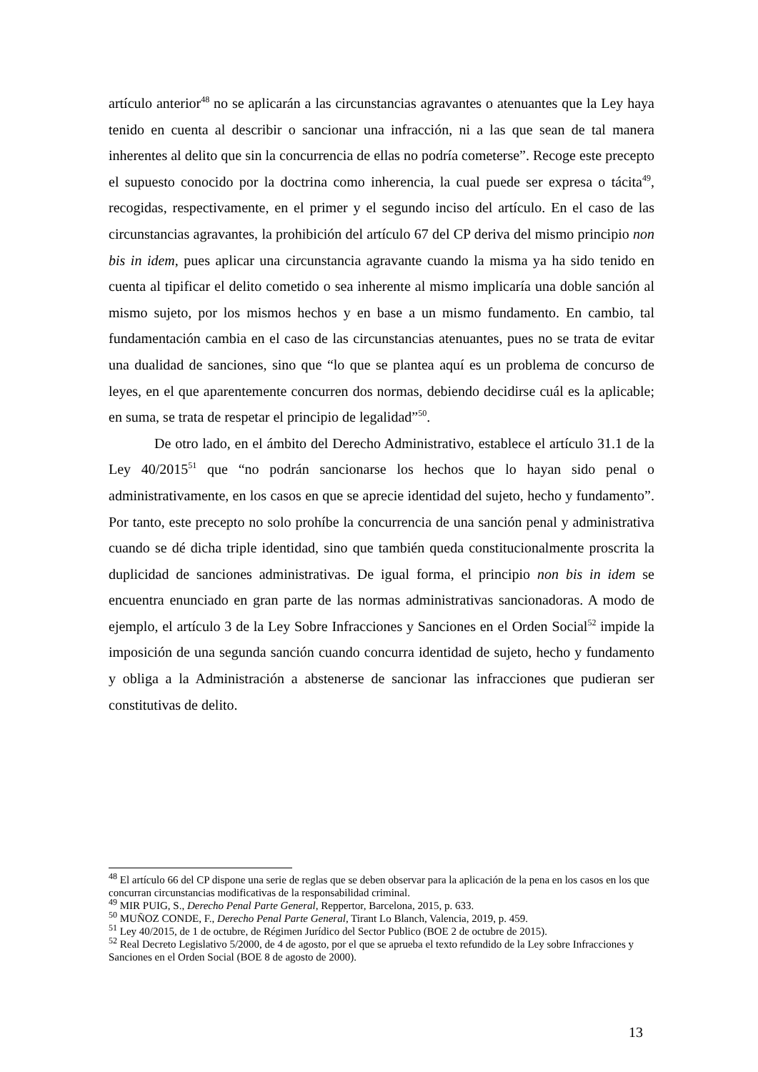artículo anterior<sup>48</sup> no se aplicarán a las circunstancias agravantes o atenuantes que la Ley haya tenido en cuenta al describir o sancionar una infracción, ni a las que sean de tal manera inherentes al delito que sin la concurrencia de ellas no podría cometerse”. Recoge este precepto el supuesto conocido por la doctrina como inherencia, la cual puede ser expresa o tácita<sup>49</sup>, recogidas, respectivamente, en el primer y el segundo inciso del artículo. En el caso de las circunstancias agravantes, la prohibición del artículo 67 del CP deriva del mismo principio non bis in idem, pues aplicar una circunstancia agravante cuando la misma ya ha sido tenido en cuenta al tipificar el delito cometido o sea inherente al mismo implicaría una doble sanción al mismo sujeto, por los mismos hechos y en base a un mismo fundamento. En cambio, tal fundamentación cambia en el caso de las circunstancias atenuantes, pues no se trata de evitar una dualidad de sanciones, sino que “lo que se plantea aquí es un problema de concurso de leyes, en el que aparentemente concurren dos normas, debiendo decidirse cuál es la aplicable; en suma, se trata de respetar el principio de legalidad”<sup>50</sup>.
De otro lado, en el ámbito del Derecho Administrativo, establece el artículo 31.1 de la Ley 40/2015<sup>51</sup> que “no podrán sancionarse los hechos que lo hayan sido penal o administrativamente, en los casos en que se aprecie identidad del sujeto, hecho y fundamento”. Por tanto, este precepto no solo prohíbe la concurrencia de una sanción penal y administrativa cuando se dé dicha triple identidad, sino que también queda constitucionalmente proscrita la duplicidad de sanciones administrativas. De igual forma, el principio non bis in idem se encuentra enunciado en gran parte de las normas administrativas sancionadoras. A modo de ejemplo, el artículo 3 de la Ley Sobre Infracciones y Sanciones en el Orden Social<sup>52</sup> impide la imposición de una segunda sanción cuando concurra identidad de sujeto, hecho y fundamento y obliga a la Administración a abstenerse de sancionar las infracciones que pudieran ser constitutivas de delito.
<sup>48</sup> El artículo 66 del CP dispone una serie de reglas que se deben observar para la aplicación de la pena en los casos en los que concurran circunstancias modificativas de la responsabilidad criminal.
<sup>49</sup> MIR PUIG, S., Derecho Penal Parte General, Reppertor, Barcelona, 2015, p. 633.
<sup>50</sup> MUÑOZ CONDE, F., Derecho Penal Parte General, Tirant Lo Blanch, Valencia, 2019, p. 459.
<sup>51</sup> Ley 40/2015, de 1 de octubre, de Régimen Jurídico del Sector Publico (BOE 2 de octubre de 2015).
<sup>52</sup> Real Decreto Legislativo 5/2000, de 4 de agosto, por el que se aprueba el texto refundido de la Ley sobre Infracciones y Sanciones en el Orden Social (BOE 8 de agosto de 2000).
13